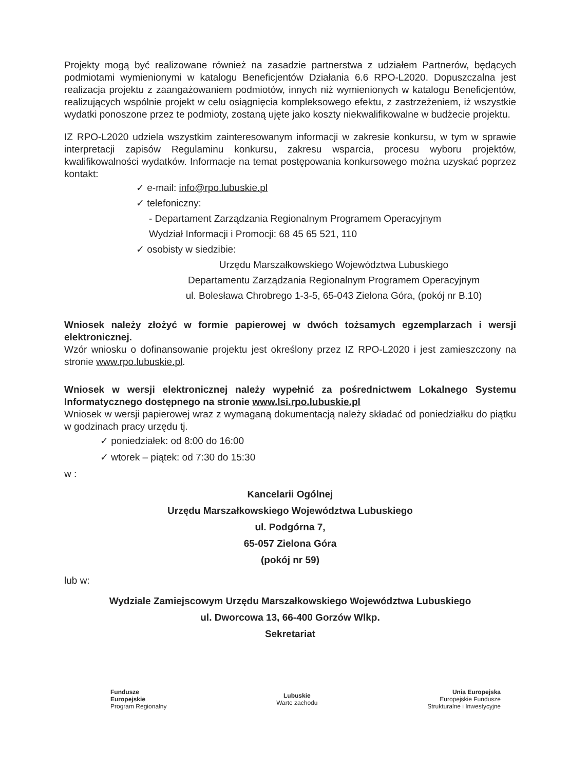Projekty mogą być realizowane również na zasadzie partnerstwa z udziałem Partnerów, będących podmiotami wymienionymi w katalogu Beneficjentów Działania 6.6 RPO-L2020. Dopuszczalna jest realizacja projektu z zaangażowaniem podmiotów, innych niż wymienionych w katalogu Beneficjentów, realizujących wspólnie projekt w celu osiągnięcia kompleksowego efektu, z zastrzeżeniem, iż wszystkie wydatki ponoszone przez te podmioty, zostaną ujęte jako koszty niekwalifikowalne w budżecie projektu.
IZ RPO-L2020 udziela wszystkim zainteresowanym informacji w zakresie konkursu, w tym w sprawie interpretacji zapisów Regulaminu konkursu, zakresu wsparcia, procesu wyboru projektów, kwalifikowalności wydatków. Informacje na temat postępowania konkursowego można uzyskać poprzez kontakt:
✓ e-mail: info@rpo.lubuskie.pl
✓ telefoniczny:
- Departament Zarządzania Regionalnym Programem Operacyjnym
Wydział Informacji i Promocji: 68 45 65 521, 110
✓ osobisty w siedzibie:
Urzędu Marszałkowskiego Województwa Lubuskiego
Departamentu Zarządzania Regionalnym Programem Operacyjnym
ul. Bolesława Chrobrego 1-3-5, 65-043 Zielona Góra, (pokój nr B.10)
Wniosek należy złożyć w formie papierowej w dwóch tożsamych egzemplarzach i wersji elektronicznej.
Wzór wniosku o dofinansowanie projektu jest określony przez IZ RPO-L2020 i jest zamieszczony na stronie www.rpo.lubuskie.pl.
Wniosek w wersji elektronicznej należy wypełnić za pośrednictwem Lokalnego Systemu Informatycznego dostępnego na stronie www.lsi.rpo.lubuskie.pl
Wniosek w wersji papierowej wraz z wymaganą dokumentacją należy składać od poniedziałku do piątku w godzinach pracy urzędu tj.
✓ poniedziałek: od 8:00 do 16:00
✓ wtorek – piątek: od 7:30 do 15:30
w :
Kancelarii Ogólnej
Urzędu Marszałkowskiego Województwa Lubuskiego
ul. Podgórna 7,
65-057 Zielona Góra
(pokój nr 59)
lub w:
Wydziale Zamiejscowym Urzędu Marszałkowskiego Województwa Lubuskiego
ul. Dworcowa 13, 66-400 Gorzów Wlkp.
Sekretariat
Fundusze
Europejskie
Program Regionalny
Lubuskie
Warte zachodu
Unia Europejska
Europejskie Fundusze
Strukturalne i Inwestycyjne